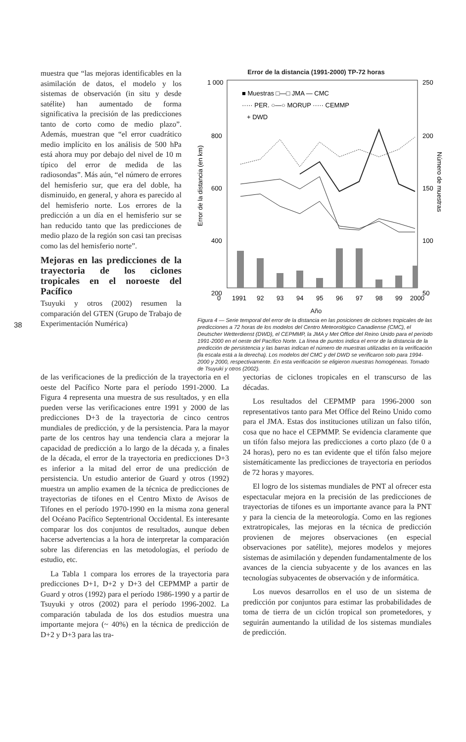38
muestra que “las mejoras identificables en la asimilación de datos, el modelo y los sistemas de observación (in situ y desde satélite) han aumentado de forma significativa la precisión de las predicciones tanto de corto como de medio plazo”. Además, muestran que “el error cuadrático medio implícito en los análisis de 500 hPa está ahora muy por debajo del nivel de 10 m típico del error de medida de las radiosondas”. Más aún, “el número de errores del hemisferio sur, que era del doble, ha disminuido, en general, y ahora es parecido al del hemisferio norte. Los errores de la predicción a un día en el hemisferio sur se han reducido tanto que las predicciones de medio plazo de la región son casi tan precisas como las del hemisferio norte”.
Mejoras en las predicciones de la trayectoria de los ciclones tropicales en el noroeste del Pacífico
Tsuyuki y otros (2002) resumen la comparación del GTEN (Grupo de Trabajo de Experimentación Numérica)
Error de la distancia (1991-2000) TP-72 horas
1 000
800
600
400
200
0
250
200
150
100
50
Error de la distancia (en km)
Número de muestras
■ Muestras □—□ JMA — CMC
····· PER. ○—○ MORUP ····· CEMMP
+ DWD
1991
92
93
94
95
96
97
98
99
2000
Año
Figura 4 — Serie temporal del error de la distancia en las posiciones de ciclones tropicales de las predicciones a 72 horas de los modelos del Centro Meteorológico Canadiense (CMC), el Deutscher Wetterdienst (DWD), el CEPMMP, la JMA y Met Office del Reino Unido para el período 1991-2000 en el oeste del Pacífico Norte. La línea de puntos indica el error de la distancia de la predicción de persistencia y las barras indican el número de muestras utilizadas en la verificación (la escala está a la derecha). Los modelos del CMC y del DWD se verificaron solo para 1994-2000 y 2000, respectivamente. En esta verificación se eligieron muestras homogéneas. Tomado de Tsuyuki y otros (2002).
de las verificaciones de la predicción de la trayectoria en el oeste del Pacífico Norte para el período 1991-2000. La Figura 4 representa una muestra de sus resultados, y en ella pueden verse las verificaciones entre 1991 y 2000 de las predicciones D+3 de la trayectoria de cinco centros mundiales de predicción, y de la persistencia. Para la mayor parte de los centros hay una tendencia clara a mejorar la capacidad de predicción a lo largo de la década y, a finales de la década, el error de la trayectoria en predicciones D+3 es inferior a la mitad del error de una predicción de persistencia. Un estudio anterior de Guard y otros (1992) muestra un amplio examen de la técnica de predicciones de trayectorias de tifones en el Centro Mixto de Avisos de Tifones en el período 1970-1990 en la misma zona general del Océano Pacífico Septentrional Occidental. Es interesante comparar los dos conjuntos de resultados, aunque deben hacerse advertencias a la hora de interpretar la comparación sobre las diferencias en las metodologías, el período de estudio, etc.
La Tabla 1 compara los errores de la trayectoria para predicciones D+1, D+2 y D+3 del CEPMMP a partir de Guard y otros (1992) para el período 1986-1990 y a partir de Tsuyuki y otros (2002) para el período 1996-2002. La comparación tabulada de los dos estudios muestra una importante mejora (~ 40%) en la técnica de predicción de D+2 y D+3 para las tra-
yectorias de ciclones tropicales en el transcurso de las décadas.
Los resultados del CEPMMP para 1996-2000 son representativos tanto para Met Office del Reino Unido como para el JMA. Estas dos instituciones utilizan un falso tifón, cosa que no hace el CEPMMP. Se evidencia claramente que un tifón falso mejora las predicciones a corto plazo (de 0 a 24 horas), pero no es tan evidente que el tifón falso mejore sistemáticamente las predicciones de trayectoria en períodos de 72 horas y mayores.
El logro de los sistemas mundiales de PNT al ofrecer esta espectacular mejora en la precisión de las predicciones de trayectorias de tifones es un importante avance para la PNT y para la ciencia de la meteorología. Como en las regiones extratropicales, las mejoras en la técnica de predicción provienen de mejores observaciones (en especial observaciones por satélite), mejores modelos y mejores sistemas de asimilación y dependen fundamentalmente de los avances de la ciencia subyacente y de los avances en las tecnologías subyacentes de observación y de informática.
Los nuevos desarrollos en el uso de un sistema de predicción por conjuntos para estimar las probabilidades de toma de tierra de un ciclón tropical son prometedores, y seguirán aumentando la utilidad de los sistemas mundiales de predicción.